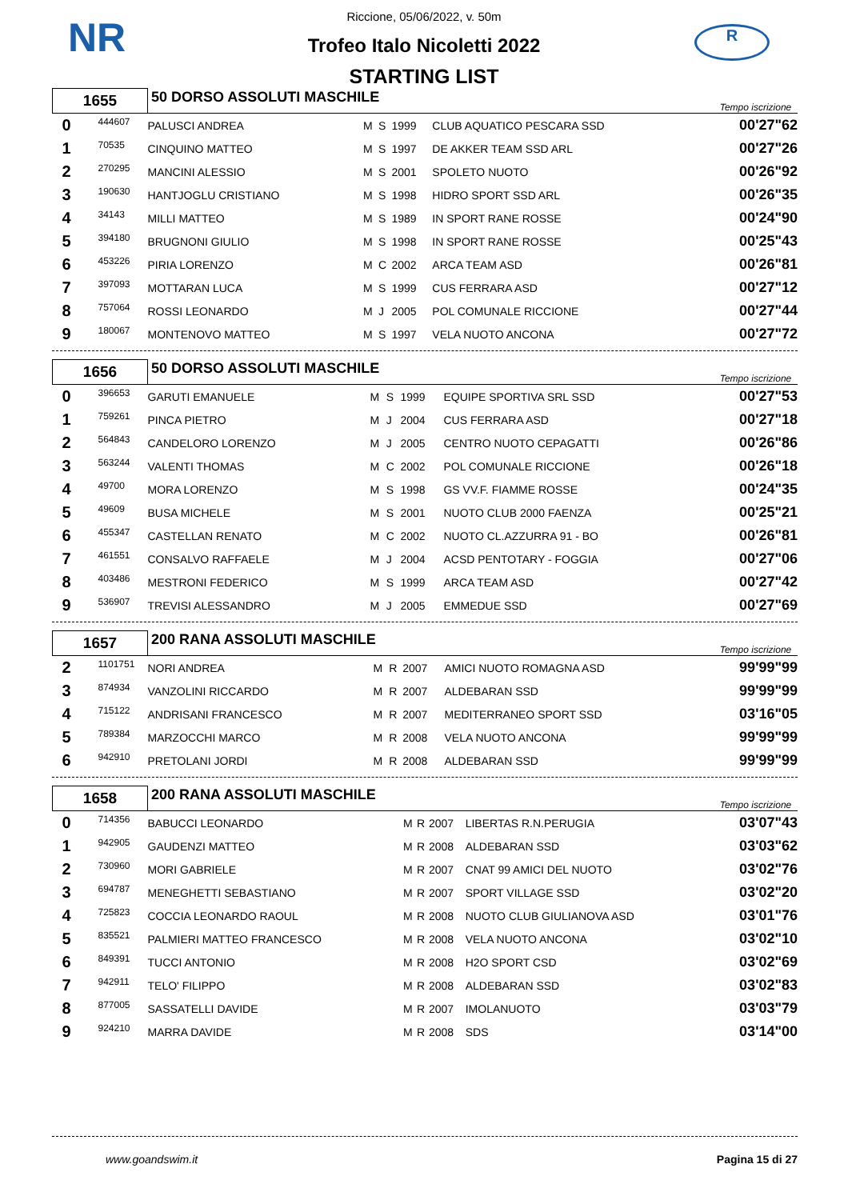NR R
Riccione, 05/06/2022, v. 50m
Trofeo Italo Nicoletti 2022
STARTING LIST
| 1655 | | 50 DORSO ASSOLUTI MASCHILE | | | | | Tempo iscrizione |
| 0 | 444607 | PALUSCI ANDREA | M | S | 1999 | CLUB AQUATICO PESCARA SSD | 00'27"62 |
| 1 | 70535 | CINQUINO MATTEO | M | S | 1997 | DE AKKER TEAM SSD ARL | 00'27"26 |
| 2 | 270295 | MANCINI ALESSIO | M | S | 2001 | SPOLETO NUOTO | 00'26"92 |
| 3 | 190630 | HANTJOGLU CRISTIANO | M | S | 1998 | HIDRO SPORT SSD ARL | 00'26"35 |
| 4 | 34143 | MILLI MATTEO | M | S | 1989 | IN SPORT RANE ROSSE | 00'24"90 |
| 5 | 394180 | BRUGNONI GIULIO | M | S | 1998 | IN SPORT RANE ROSSE | 00'25"43 |
| 6 | 453226 | PIRIA LORENZO | M | C | 2002 | ARCA TEAM ASD | 00'26"81 |
| 7 | 397093 | MOTTARAN LUCA | M | S | 1999 | CUS FERRARA ASD | 00'27"12 |
| 8 | 757064 | ROSSI LEONARDO | M | J | 2005 | POL COMUNALE RICCIONE | 00'27"44 |
| 9 | 180067 | MONTENOVO MATTEO | M | S | 1997 | VELA NUOTO ANCONA | 00'27"72 |
| 1656 | | 50 DORSO ASSOLUTI MASCHILE | | | | | Tempo iscrizione |
| 0 | 396653 | GARUTI EMANUELE | M | S | 1999 | EQUIPE SPORTIVA SRL SSD | 00'27"53 |
| 1 | 759261 | PINCA PIETRO | M | J | 2004 | CUS FERRARA ASD | 00'27"18 |
| 2 | 564843 | CANDELORO LORENZO | M | J | 2005 | CENTRO NUOTO CEPAGATTI | 00'26"86 |
| 3 | 563244 | VALENTI THOMAS | M | C | 2002 | POL COMUNALE RICCIONE | 00'26"18 |
| 4 | 49700 | MORA LORENZO | M | S | 1998 | GS VV.F. FIAMME ROSSE | 00'24"35 |
| 5 | 49609 | BUSA MICHELE | M | S | 2001 | NUOTO CLUB 2000 FAENZA | 00'25"21 |
| 6 | 455347 | CASTELLAN RENATO | M | C | 2002 | NUOTO CL.AZZURRA 91 - BO | 00'26"81 |
| 7 | 461551 | CONSALVO RAFFAELE | M | J | 2004 | ACSD PENTOTARY - FOGGIA | 00'27"06 |
| 8 | 403486 | MESTRONI FEDERICO | M | S | 1999 | ARCA TEAM ASD | 00'27"42 |
| 9 | 536907 | TREVISI ALESSANDRO | M | J | 2005 | EMMEDUE SSD | 00'27"69 |
| 1657 | | 200 RANA ASSOLUTI MASCHILE | | | | | Tempo iscrizione |
| 2 | 1101751 | NORI ANDREA | M | R | 2007 | AMICI NUOTO ROMAGNA ASD | 99'99"99 |
| 3 | 874934 | VANZOLINI RICCARDO | M | R | 2007 | ALDEBARAN SSD | 99'99"99 |
| 4 | 715122 | ANDRISANI FRANCESCO | M | R | 2007 | MEDITERRANEO SPORT SSD | 03'16"05 |
| 5 | 789384 | MARZOCCHI MARCO | M | R | 2008 | VELA NUOTO ANCONA | 99'99"99 |
| 6 | 942910 | PRETOLANI JORDI | M | R | 2008 | ALDEBARAN SSD | 99'99"99 |
| 1658 | | 200 RANA ASSOLUTI MASCHILE | | | | | Tempo iscrizione |
| 0 | 714356 | BABUCCI LEONARDO | M | R | 2007 | LIBERTAS R.N.PERUGIA | 03'07"43 |
| 1 | 942905 | GAUDENZI MATTEO | M | R | 2008 | ALDEBARAN SSD | 03'03"62 |
| 2 | 730960 | MORI GABRIELE | M | R | 2007 | CNAT 99 AMICI DEL NUOTO | 03'02"76 |
| 3 | 694787 | MENEGHETTI SEBASTIANO | M | R | 2007 | SPORT VILLAGE SSD | 03'02"20 |
| 4 | 725823 | COCCIA LEONARDO RAOUL | M | R | 2008 | NUOTO CLUB GIULIANOVA ASD | 03'01"76 |
| 5 | 835521 | PALMIERI MATTEO FRANCESCO | M | R | 2008 | VELA NUOTO ANCONA | 03'02"10 |
| 6 | 849391 | TUCCI ANTONIO | M | R | 2008 | H2O SPORT CSD | 03'02"69 |
| 7 | 942911 | TELO' FILIPPO | M | R | 2008 | ALDEBARAN SSD | 03'02"83 |
| 8 | 877005 | SASSATELLI DAVIDE | M | R | 2007 | IMOLANUOTO | 03'03"79 |
| 9 | 924210 | MARRA DAVIDE | M | R | 2008 | SDS | 03'14"00 |
www.goandswim.it Pagina 15 di 27